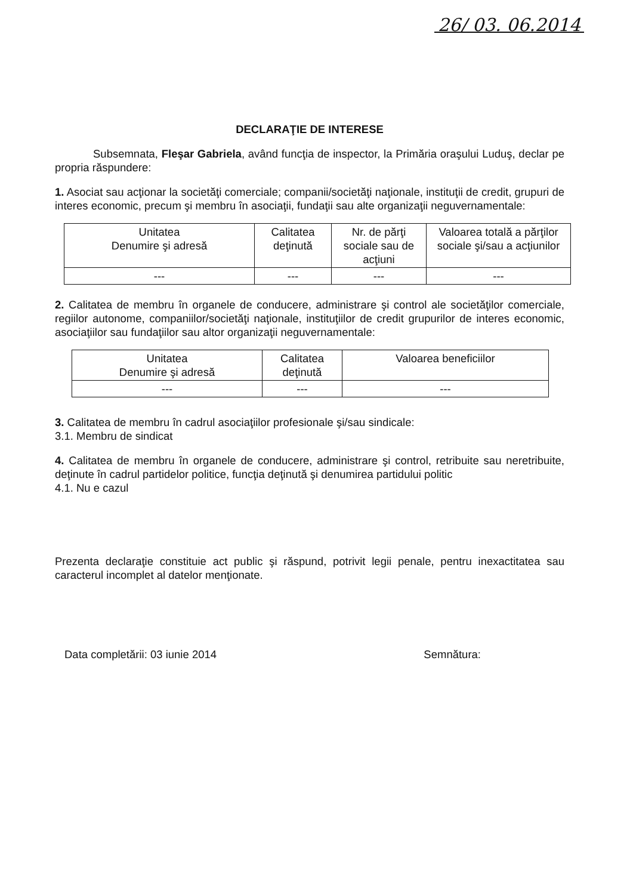26/ 03. 06.2014
DECLARAŢIE DE INTERESE
Subsemnata, Fleşar Gabriela, având funcţia de inspector, la Primăria oraşului Luduş, declar pe propria răspundere:
1. Asociat sau acţionar la societăţi comerciale; companii/societăţi naţionale, instituţii de credit, grupuri de interes economic, precum şi membru în asociaţii, fundaţii sau alte organizaţii neguvernamentale:
| Unitatea Denumire şi adresă | Calitatea deţinută | Nr. de părţi sociale sau de acţiuni | Valoarea totală a părţilor sociale şi/sau a acţiunilor |
| --- | --- | --- | --- |
| --- | --- | --- | --- |
2. Calitatea de membru în organele de conducere, administrare şi control ale societăţilor comerciale, regiilor autonome, companiilor/societăţi naţionale, instituţiilor de credit grupurilor de interes economic, asociaţiilor sau fundaţiilor sau altor organizaţii neguvernamentale:
| Unitatea Denumire şi adresă | Calitatea deţinută | Valoarea beneficiilor |
| --- | --- | --- |
| --- | --- | --- |
3. Calitatea de membru în cadrul asociaţiilor profesionale şi/sau sindicale:
3.1. Membru de sindicat
4. Calitatea de membru în organele de conducere, administrare şi control, retribuite sau neretribuite, deţinute în cadrul partidelor politice, funcţia deţinută şi denumirea partidului politic
4.1. Nu e cazul
Prezenta declaraţie constituie act public şi răspund, potrivit legii penale, pentru inexactitatea sau caracterul incomplet al datelor menţionate.
Data completării: 03 iunie 2014 Semnătura: